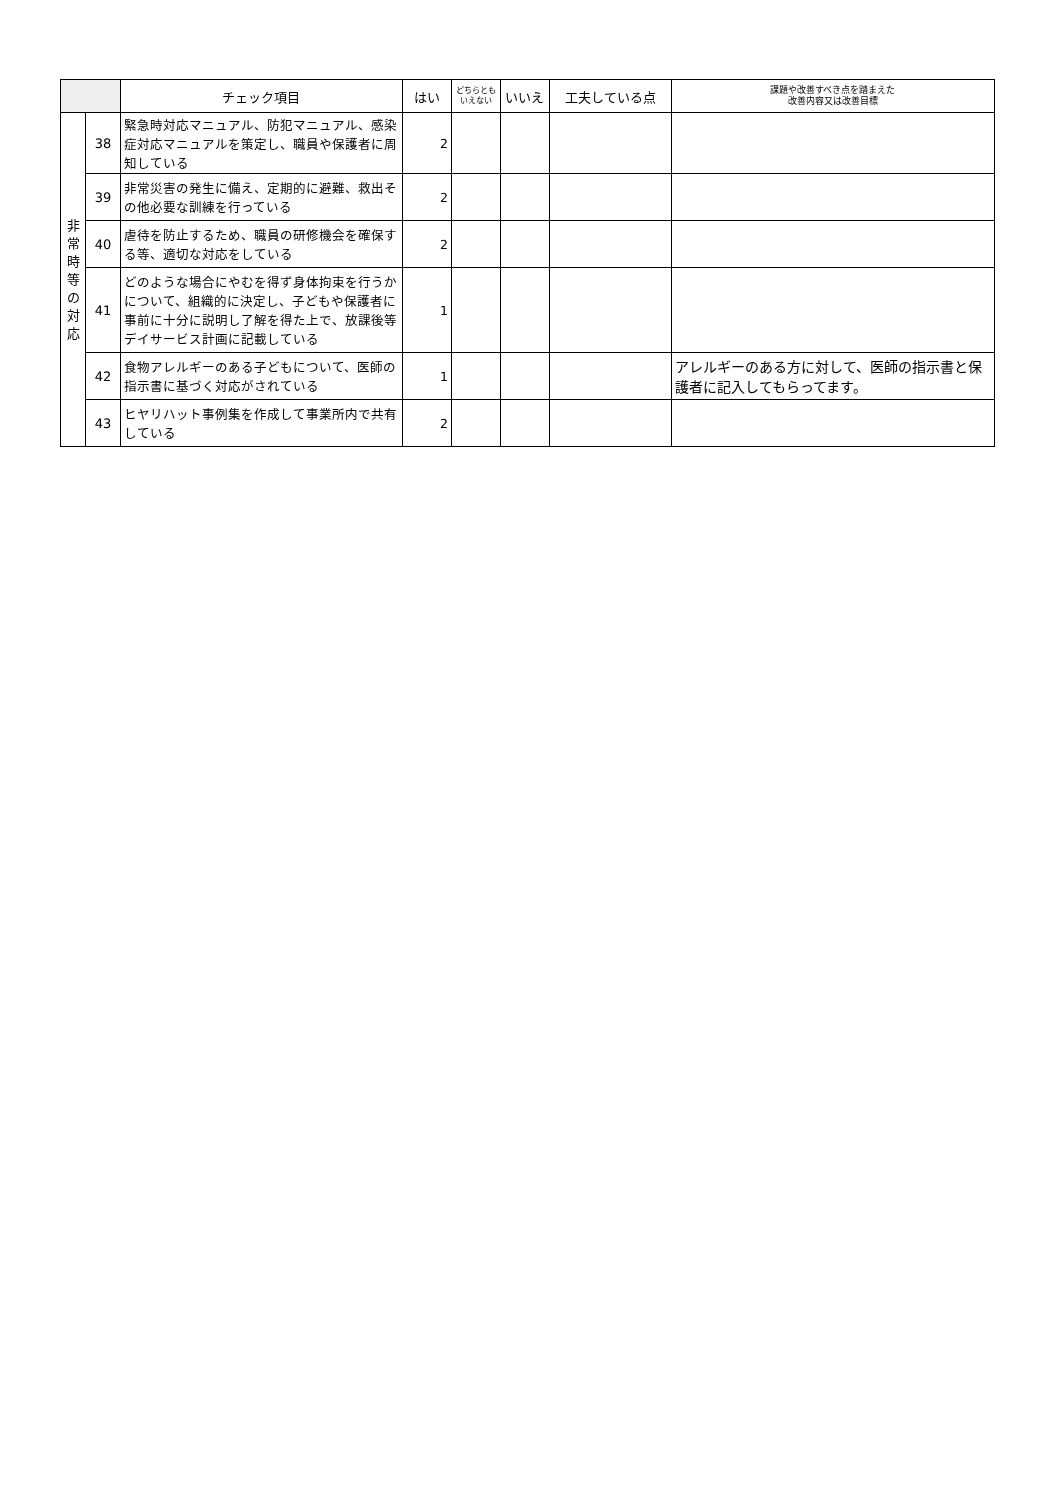| | | チェック項目 | はい | どちらとも いえない | いいえ | 工夫している点 | 課題や改善すべき点を踏まえた 改善内容又は改善目標 |
| --- | --- | --- | --- | --- | --- | --- | --- |
| 非 常 時 等 の 対 応 | 38 | 緊急時対応マニュアル、防犯マニュアル、感染症対応マニュアルを策定し、職員や保護者に周知している | 2 | | | | |
| | 39 | 非常災害の発生に備え、定期的に避難、救出その他必要な訓練を行っている | 2 | | | | |
| | 40 | 虐待を防止するため、職員の研修機会を確保する等、適切な対応をしている | 2 | | | | |
| | 41 | どのような場合にやむを得ず身体拘束を行うかについて、組織的に決定し、子どもや保護者に事前に十分に説明し了解を得た上で、放課後等デイサービス計画に記載している | 1 | | | | |
| | 42 | 食物アレルギーのある子どもについて、医師の指示書に基づく対応がされている | 1 | | | | アレルギーのある方に対して、医師の指示書と保護者に記入してもらってます。 |
| | 43 | ヒヤリハット事例集を作成して事業所内で共有している | 2 | | | | |